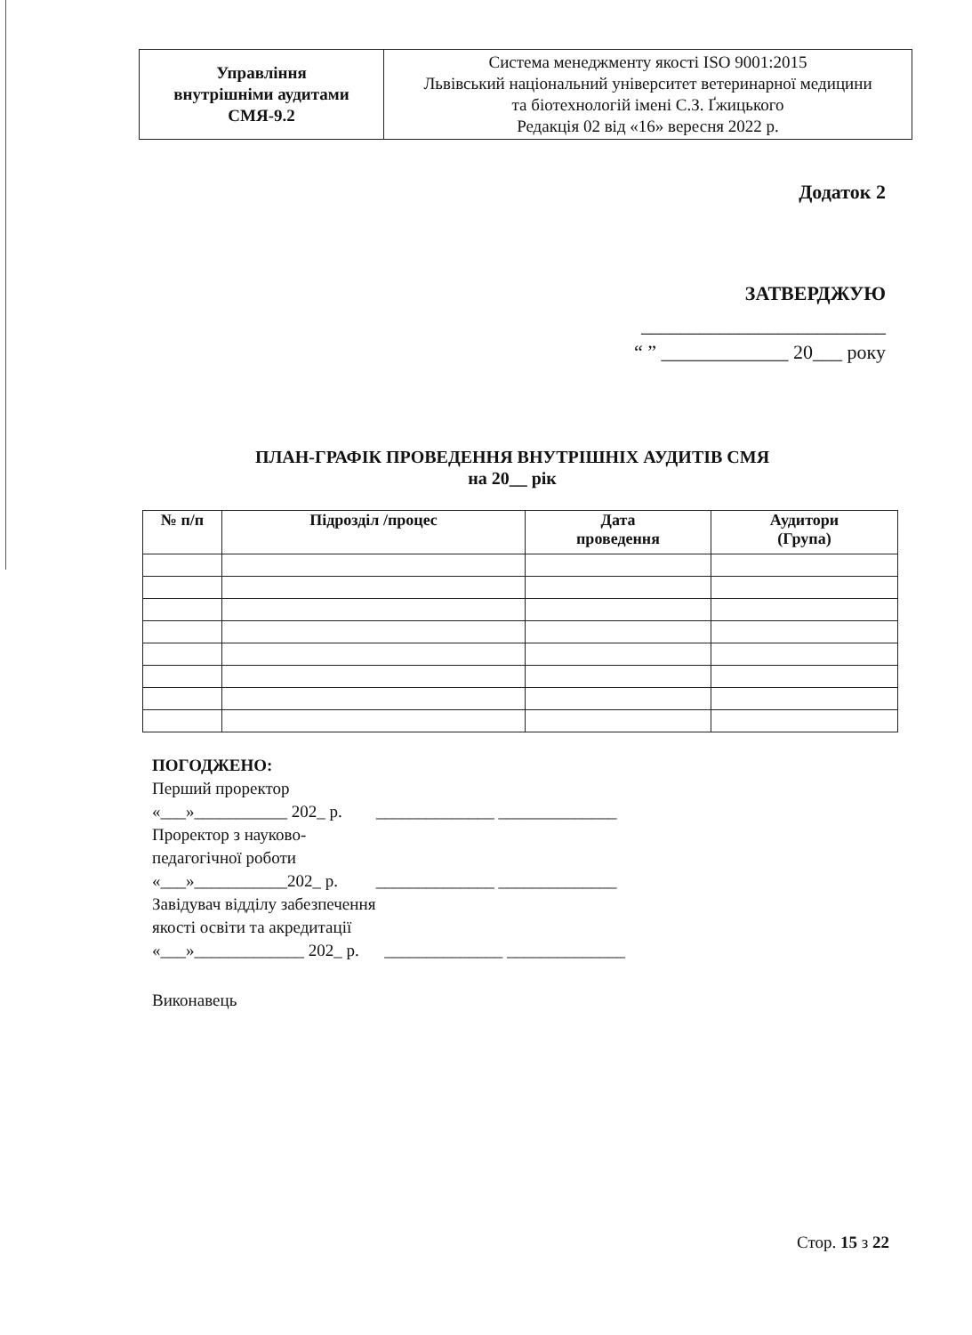| Управління внутрішніми аудитами СМЯ-9.2 | Система менеджменту якості ISO 9001:2015 Львівський національний університет ветеринарної медицини та біотехнологій імені С.З. Ґжицького Редакція 02 від «16» вересня 2022 р. |
Додаток 2
ЗАТВЕРДЖУЮ
_________________________
“ ” _____________ 20___ року
ПЛАН-ГРАФІК ПРОВЕДЕННЯ ВНУТРІШНІХ АУДИТІВ СМЯ
на 20__ рік
| № п/п | Підрозділ /процес | Дата проведення | Аудитори (Група) |
| --- | --- | --- | --- |
ПОГОДЖЕНО:
Перший проректор
«___»___________ 202_ р. ______________ ______________
Проректор з науково-
педагогічної роботи
«___»___________202_ р. ______________ ______________
Завідувач відділу забезпечення
якості освіти та акредитації
«___»_____________ 202_ р. ______________ ______________
Виконавець
Стор. 15 з 22